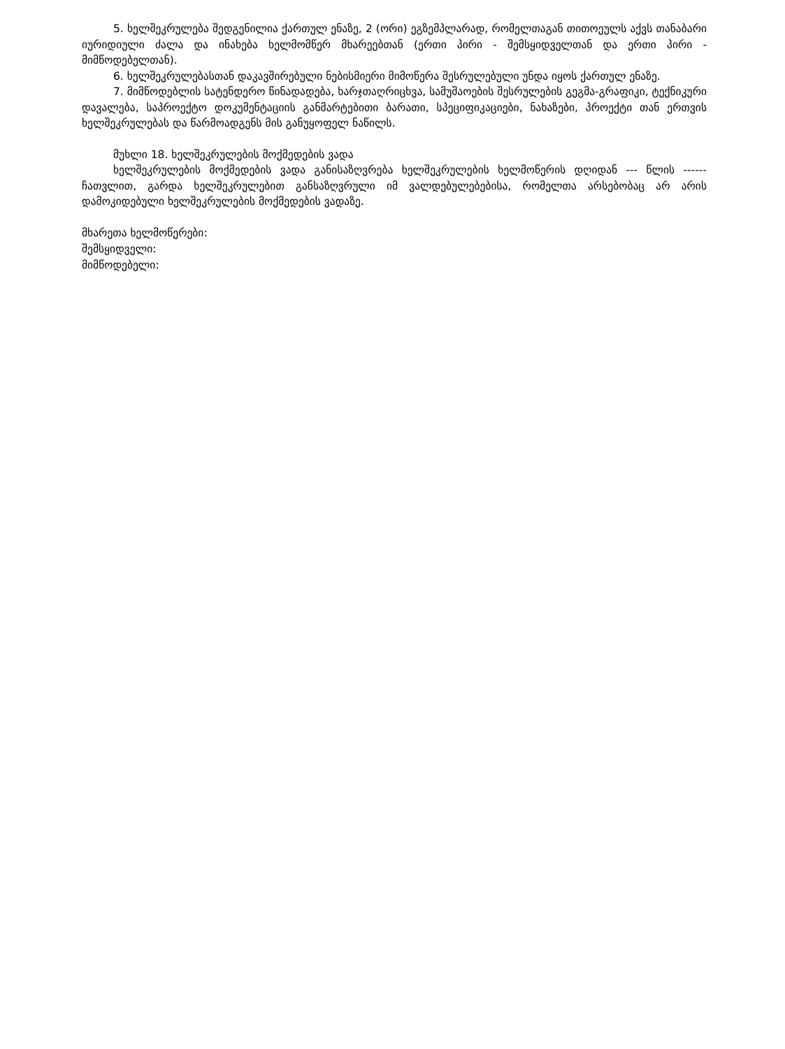5. ხელშეკრულება შედგენილია ქართულ ენაზე, 2 (ორი) ეგზემპლარად, რომელთაგან თითოეულს აქვს თანაბარი იურიდიული ძალა და ინახება ხელმომწერ მხარეებთან (ერთი პირი - შემსყიდველთან და ერთი პირი - მიმწოდებელთან).
6. ხელშეკრულებასთან დაკავშირებული ნებისმიერი მიმოწერა შესრულებული უნდა იყოს ქართულ ენაზე.
7. მიმწოდებლის სატენდერო წინადადება, ხარჯთაღრიცხვა, სამუშაოების შესრულების გეგმა-გრაფიკი, ტექნიკური დავალება, საპროექტო დოკუმენტაციის განმარტებითი ბარათი, სპეციფიკაციები, ნახაზები, პროექტი თან ერთვის ხელშეკრულებას და წარმოადგენს მის განუყოფელ ნაწილს.
მუხლი 18. ხელშეკრულების მოქმედების ვადა
ხელშეკრულების მოქმედების ვადა განისაზღვრება ხელშეკრულების ხელმოწერის დღიდან --- წლის ------ ჩათვლით, გარდა ხელშეკრულებით განსაზღვრული იმ ვალდებულებებისა, რომელთა არსებობაც არ არის დამოკიდებული ხელშეკრულების მოქმედების ვადაზე.
მხარეთა ხელმოწერები:
შემსყიდველი:
მიმწოდებელი: